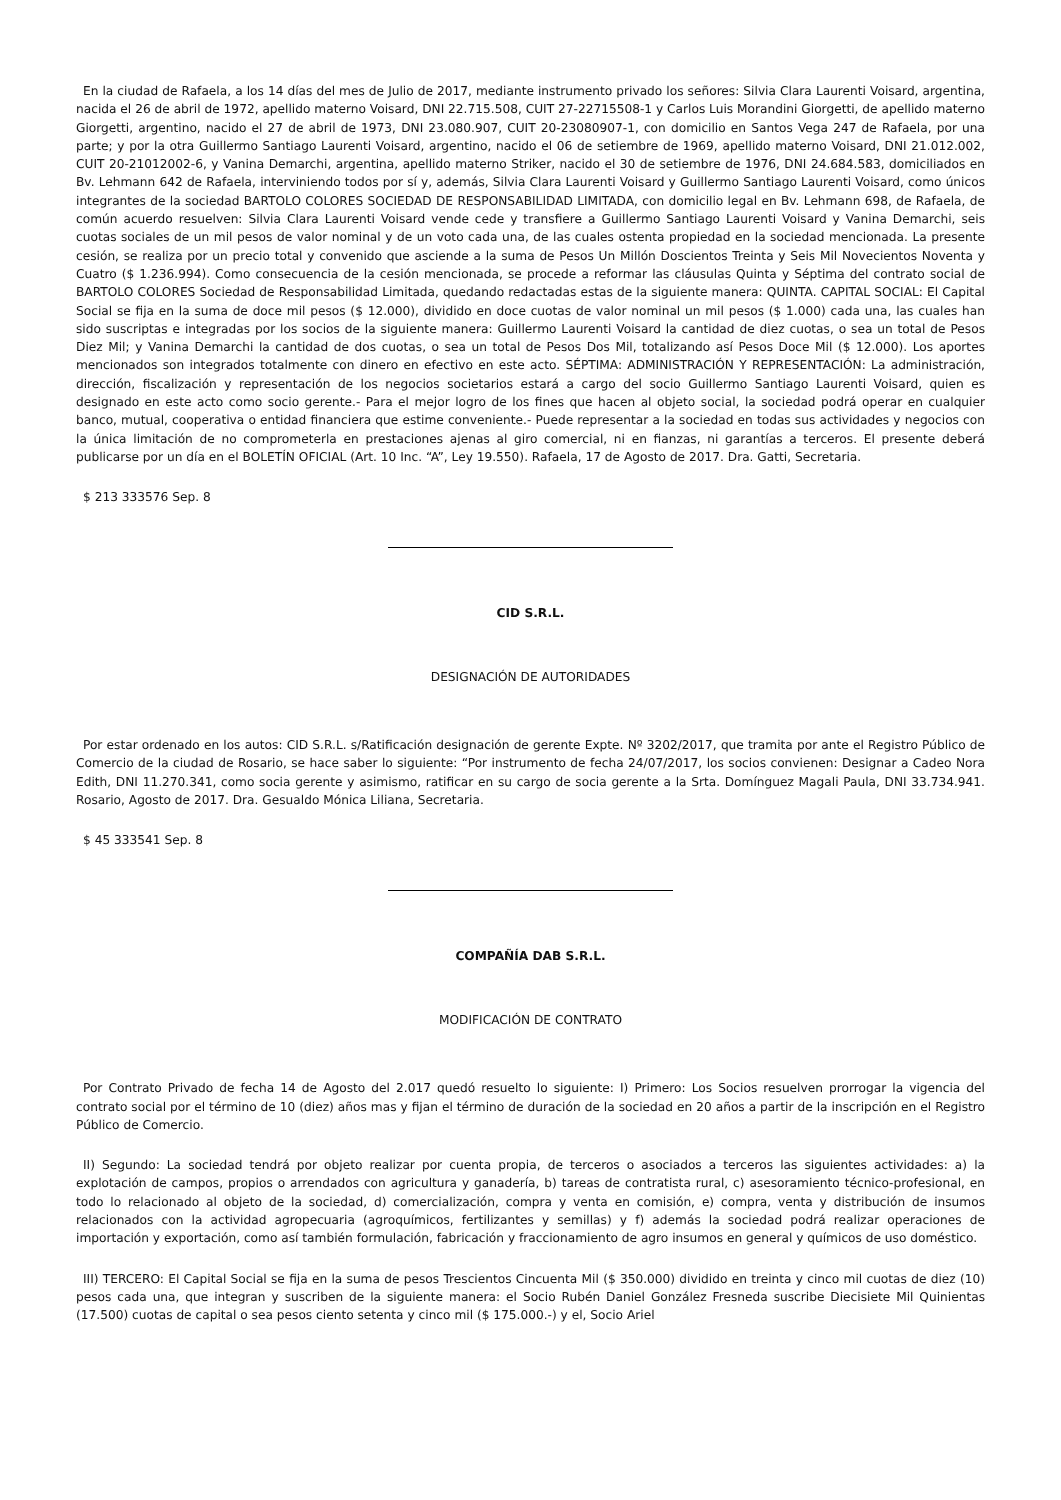En la ciudad de Rafaela, a los 14 días del mes de Julio de 2017, mediante instrumento privado los señores: Silvia Clara Laurenti Voisard, argentina, nacida el 26 de abril de 1972, apellido materno Voisard, DNI 22.715.508, CUIT 27-22715508-1 y Carlos Luis Morandini Giorgetti, de apellido materno Giorgetti, argentino, nacido el 27 de abril de 1973, DNI 23.080.907, CUIT 20-23080907-1, con domicilio en Santos Vega 247 de Rafaela, por una parte; y por la otra Guillermo Santiago Laurenti Voisard, argentino, nacido el 06 de setiembre de 1969, apellido materno Voisard, DNI 21.012.002, CUIT 20-21012002-6, y Vanina Demarchi, argentina, apellido materno Striker, nacido el 30 de setiembre de 1976, DNI 24.684.583, domiciliados en Bv. Lehmann 642 de Rafaela, interviniendo todos por sí y, además, Silvia Clara Laurenti Voisard y Guillermo Santiago Laurenti Voisard, como únicos integrantes de la sociedad BARTOLO COLORES SOCIEDAD DE RESPONSABILIDAD LIMITADA, con domicilio legal en Bv. Lehmann 698, de Rafaela, de común acuerdo resuelven: Silvia Clara Laurenti Voisard vende cede y transfiere a Guillermo Santiago Laurenti Voisard y Vanina Demarchi, seis cuotas sociales de un mil pesos de valor nominal y de un voto cada una, de las cuales ostenta propiedad en la sociedad mencionada. La presente cesión, se realiza por un precio total y convenido que asciende a la suma de Pesos Un Millón Doscientos Treinta y Seis Mil Novecientos Noventa y Cuatro ($ 1.236.994). Como consecuencia de la cesión mencionada, se procede a reformar las cláusulas Quinta y Séptima del contrato social de BARTOLO COLORES Sociedad de Responsabilidad Limitada, quedando redactadas estas de la siguiente manera: QUINTA. CAPITAL SOCIAL: El Capital Social se fija en la suma de doce mil pesos ($ 12.000), dividido en doce cuotas de valor nominal un mil pesos ($ 1.000) cada una, las cuales han sido suscriptas e integradas por los socios de la siguiente manera: Guillermo Laurenti Voisard la cantidad de diez cuotas, o sea un total de Pesos Diez Mil; y Vanina Demarchi la cantidad de dos cuotas, o sea un total de Pesos Dos Mil, totalizando así Pesos Doce Mil ($ 12.000). Los aportes mencionados son integrados totalmente con dinero en efectivo en este acto. SÉPTIMA: ADMINISTRACIÓN Y REPRESENTACIÓN: La administración, dirección, fiscalización y representación de los negocios societarios estará a cargo del socio Guillermo Santiago Laurenti Voisard, quien es designado en este acto como socio gerente.- Para el mejor logro de los fines que hacen al objeto social, la sociedad podrá operar en cualquier banco, mutual, cooperativa o entidad financiera que estime conveniente.- Puede representar a la sociedad en todas sus actividades y negocios con la única limitación de no comprometerla en prestaciones ajenas al giro comercial, ni en fianzas, ni garantías a terceros. El presente deberá publicarse por un día en el BOLETÍN OFICIAL (Art. 10 Inc. “A”, Ley 19.550). Rafaela, 17 de Agosto de 2017. Dra. Gatti, Secretaria.
$ 213 333576 Sep. 8
CID S.R.L.
DESIGNACIÓN DE AUTORIDADES
Por estar ordenado en los autos: CID S.R.L. s/Ratificación designación de gerente Expte. Nº 3202/2017, que tramita por ante el Registro Público de Comercio de la ciudad de Rosario, se hace saber lo siguiente: “Por instrumento de fecha 24/07/2017, los socios convienen: Designar a Cadeo Nora Edith, DNI 11.270.341, como socia gerente y asimismo, ratificar en su cargo de socia gerente a la Srta. Domínguez Magali Paula, DNI 33.734.941. Rosario, Agosto de 2017. Dra. Gesualdo Mónica Liliana, Secretaria.
$ 45 333541 Sep. 8
COMPAÑÍA DAB S.R.L.
MODIFICACIÓN DE CONTRATO
Por Contrato Privado de fecha 14 de Agosto del 2.017 quedó resuelto lo siguiente: I) Primero: Los Socios resuelven prorrogar la vigencia del contrato social por el término de 10 (diez) años mas y fijan el término de duración de la sociedad en 20 años a partir de la inscripción en el Registro Público de Comercio.
II) Segundo: La sociedad tendrá por objeto realizar por cuenta propia, de terceros o asociados a terceros las siguientes actividades: a) la explotación de campos, propios o arrendados con agricultura y ganadería, b) tareas de contratista rural, c) asesoramiento técnico-profesional, en todo lo relacionado al objeto de la sociedad, d) comercialización, compra y venta en comisión, e) compra, venta y distribución de insumos relacionados con la actividad agropecuaria (agroquímicos, fertilizantes y semillas) y f) además la sociedad podrá realizar operaciones de importación y exportación, como así también formulación, fabricación y fraccionamiento de agro insumos en general y químicos de uso doméstico.
III) TERCERO: El Capital Social se fija en la suma de pesos Trescientos Cincuenta Mil ($ 350.000) dividido en treinta y cinco mil cuotas de diez (10) pesos cada una, que integran y suscriben de la siguiente manera: el Socio Rubén Daniel González Fresneda suscribe Diecisiete Mil Quinientas (17.500) cuotas de capital o sea pesos ciento setenta y cinco mil ($ 175.000.-) y el, Socio Ariel